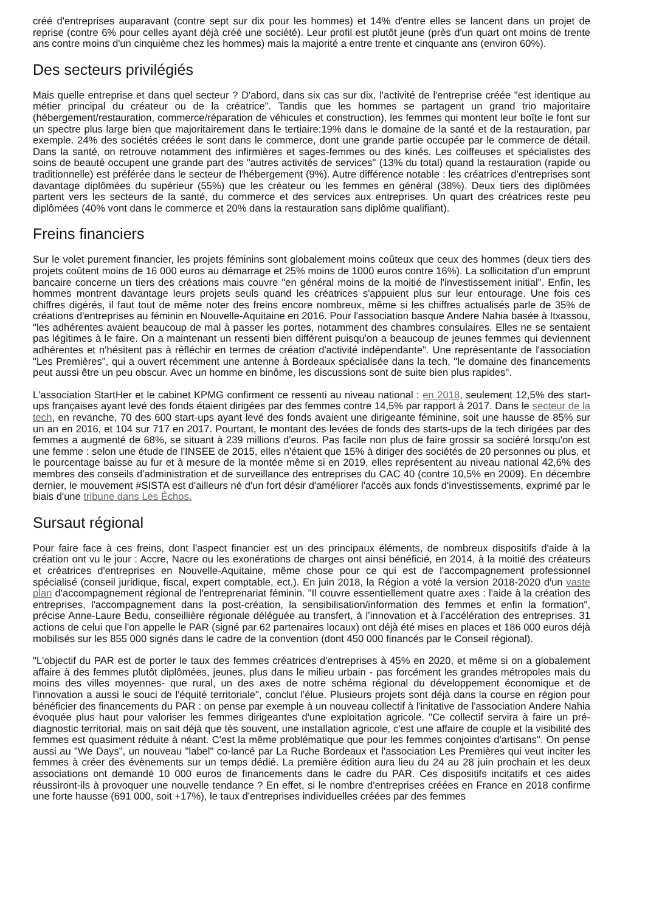créé d'entreprises auparavant (contre sept sur dix pour les hommes) et 14% d'entre elles se lancent dans un projet de reprise (contre 6% pour celles ayant déjà créé une société). Leur profil est plutôt jeune (près d'un quart ont moins de trente ans contre moins d'un cinquième chez les hommes) mais la majorité a entre trente et cinquante ans (environ 60%).
Des secteurs privilégiés
Mais quelle entreprise et dans quel secteur ? D'abord, dans six cas sur dix, l'activité de l'entreprise créée "est identique au métier principal du créateur ou de la créatrice". Tandis que les hommes se partagent un grand trio majoritaire (hébergement/restauration, commerce/réparation de véhicules et construction), les femmes qui montent leur boîte le font sur un spectre plus large bien que majoritairement dans le tertiaire:19% dans le domaine de la santé et de la restauration, par exemple. 24% des sociétés créées le sont dans le commerce, dont une grande partie occupée par le commerce de détail. Dans la santé, on retrouve notamment des infirmières et sages-femmes ou des kinés. Les coiffeuses et spécialistes des soins de beauté occupent une grande part des "autres activités de services" (13% du total) quand la restauration (rapide ou traditionnelle) est préférée dans le secteur de l'hébergement (9%). Autre différence notable : les créatrices d'entreprises sont davantage diplômées du supérieur (55%) que les créateur ou les femmes en général (38%). Deux tiers des diplômées partent vers les secteurs de la santé, du commerce et des services aux entreprises. Un quart des créatrices reste peu diplômées (40% vont dans le commerce et 20% dans la restauration sans diplôme qualifiant).
Freins financiers
Sur le volet purement financier, les projets féminins sont globalement moins coûteux que ceux des hommes (deux tiers des projets coûtent moins de 16 000 euros au démarrage et 25% moins de 1000 euros contre 16%). La sollicitation d'un emprunt bancaire concerne un tiers des créations mais couvre "en général moins de la moitié de l'investissement initial". Enfin, les hommes montrent davantage leurs projets seuls quand les créatrices s'appuient plus sur leur entourage. Une fois ces chiffres digérés, il faut tout de même noter des freins encore nombreux, même si les chiffres actualisés parle de 35% de créations d'entreprises au féminin en Nouvelle-Aquitaine en 2016. Pour l'association basque Andere Nahia basée à Itxassou, "les adhérentes avaient beaucoup de mal à passer les portes, notamment des chambres consulaires. Elles ne se sentaient pas légitimes à le faire. On a maintenant un ressenti bien différent puisqu'on a beaucoup de jeunes femmes qui deviennent adhérentes et n'hésitent pas à réfléchir en termes de création d'activité indépendante". Une représentante de l'association "Les Premières", qui a ouvert récemment une antenne à Bordeaux spécialisée dans la tech, "le domaine des financements peut aussi être un peu obscur. Avec un homme en binôme, les discussions sont de suite bien plus rapides".
L'association StartHer et le cabinet KPMG confirment ce ressenti au niveau national : en 2018, seulement 12,5% des start-ups françaises ayant levé des fonds étaient dirigées par des femmes contre 14,5% par rapport à 2017. Dans le secteur de la tech, en revanche, 70 des 600 start-ups ayant levé des fonds avaient une dirigeante féminine, soit une hausse de 85% sur un an en 2016, et 104 sur 717 en 2017. Pourtant, le montant des levées de fonds des starts-ups de la tech dirigées par des femmes a augmenté de 68%, se situant à 239 millions d'euros. Pas facile non plus de faire grossir sa sociéré lorsqu'on est une femme : selon une étude de l'INSEE de 2015, elles n'étaient que 15% à diriger des sociétés de 20 personnes ou plus, et le pourcentage baisse au fur et à mesure de la montée même si en 2019, elles représentent au niveau national 42,6% des membres des conseils d'administration et de surveillance des entreprises du CAC 40 (contre 10,5% en 2009). En décembre dernier, le mouvement #SISTA est d'ailleurs né d'un fort désir d'améliorer l'accès aux fonds d'investissements, exprimé par le biais d'une tribune dans Les Échos.
Sursaut régional
Pour faire face à ces freins, dont l'aspect financier est un des principaux éléments, de nombreux dispositifs d'aide à la création ont vu le jour : Accre, Nacre ou les exonérations de charges ont ainsi bénéficié, en 2014, à la moitié des créateurs et créatrices d'entreprises en Nouvelle-Aquitaine, même chose pour ce qui est de l'accompagnement professionnel spécialisé (conseil juridique, fiscal, expert comptable, ect.). En juin 2018, la Région a voté la version 2018-2020 d'un vaste plan d'accompagnement régional de l'entreprenariat féminin. "Il couvre essentiellement quatre axes : l'aide à la création des entreprises, l'accompagnement dans la post-création, la sensibilisation/information des femmes et enfin la formation", précise Anne-Laure Bedu, conseillière régionale déléguée au transfert, à l’innovation et à l’accélération des entreprises. 31 actions de celui que l'on appelle le PAR (signé par 62 partenaires locaux) ont déjà été mises en places et 186 000 euros déjà mobilisés sur les 855 000 signés dans le cadre de la convention (dont 450 000 financés par le Conseil régional).
"L'objectif du PAR est de porter le taux des femmes créatrices d'entreprises à 45% en 2020, et même si on a globalement affaire à des femmes plutôt diplômées, jeunes, plus dans le milieu urbain - pas forcément les grandes métropoles mais du moins des villes moyennes- que rural, un des axes de notre schéma régional du développement économique et de l'innovation a aussi le souci de l'équité territoriale", conclut l'élue. Plusieurs projets sont déjà dans la course en région pour bénéficier des financements du PAR : on pense par exemple à un nouveau collectif à l'initative de l'association Andere Nahia évoquée plus haut pour valoriser les femmes dirigeantes d'une exploitation agricole. "Ce collectif servira à faire un pré-diagnostic territorial, mais on sait déjà que tès souvent, une installation agricole, c'est une affaire de couple et la visibilité des femmes est quasiment réduite à néant. C'est la même problématique que pour les femmes conjointes d'artisans". On pense aussi au "We Days", un nouveau "label" co-lancé par La Ruche Bordeaux et l'association Les Premières qui veut inciter les femmes à créer des évènements sur un temps dédié. La première édition aura lieu du 24 au 28 juin prochain et les deux associations ont demandé 10 000 euros de financements dans le cadre du PAR. Ces dispositifs incitatifs et ces aides réussiront-ils à provoquer une nouvelle tendance ? En effet, si le nombre d'entreprises créées en France en 2018 confirme une forte hausse (691 000, soit +17%), le taux d'entreprises individuelles créées par des femmes